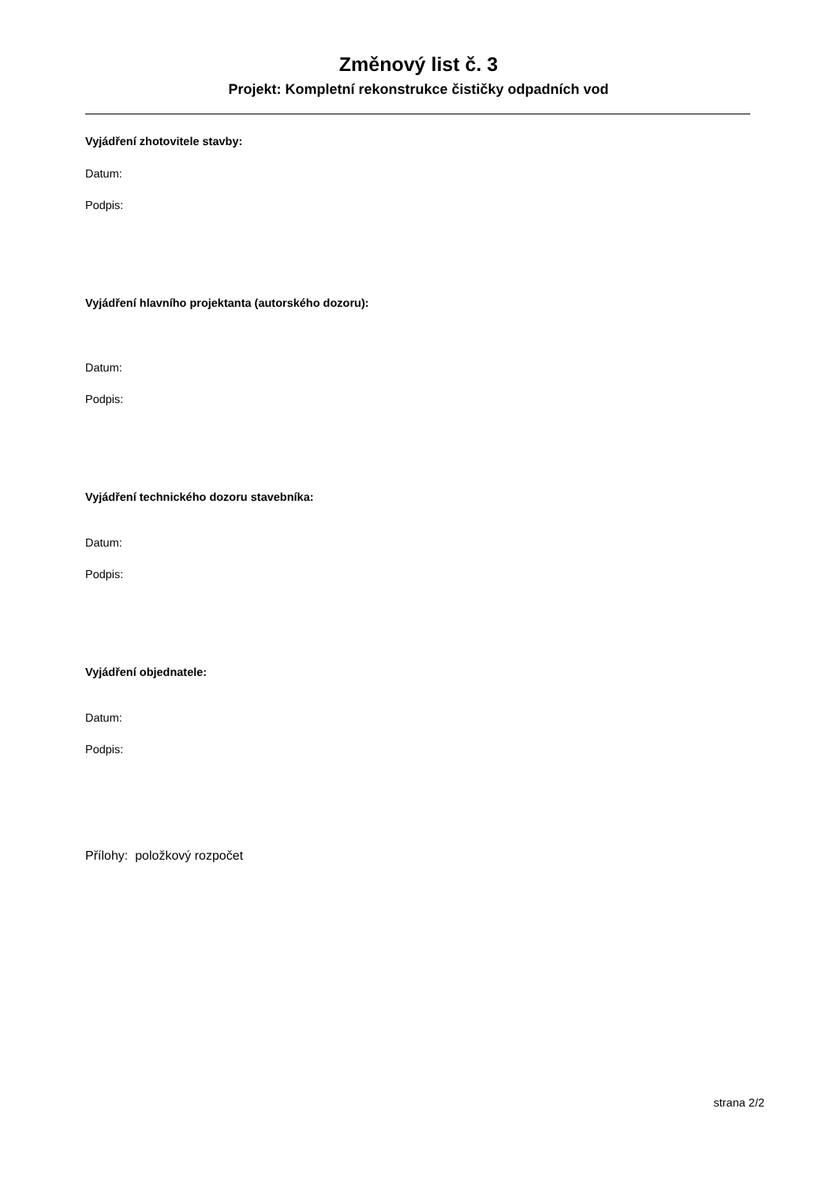Změnový list č. 3
Projekt: Kompletní rekonstrukce čističky odpadních vod
Vyjádření zhotovitele stavby:
Datum:
Podpis:
Vyjádření hlavního projektanta (autorského dozoru):
Datum:
Podpis:
Vyjádření technického dozoru stavebníka:
Datum:
Podpis:
Vyjádření objednatele:
Datum:
Podpis:
Přílohy: položkový rozpočet
strana 2/2